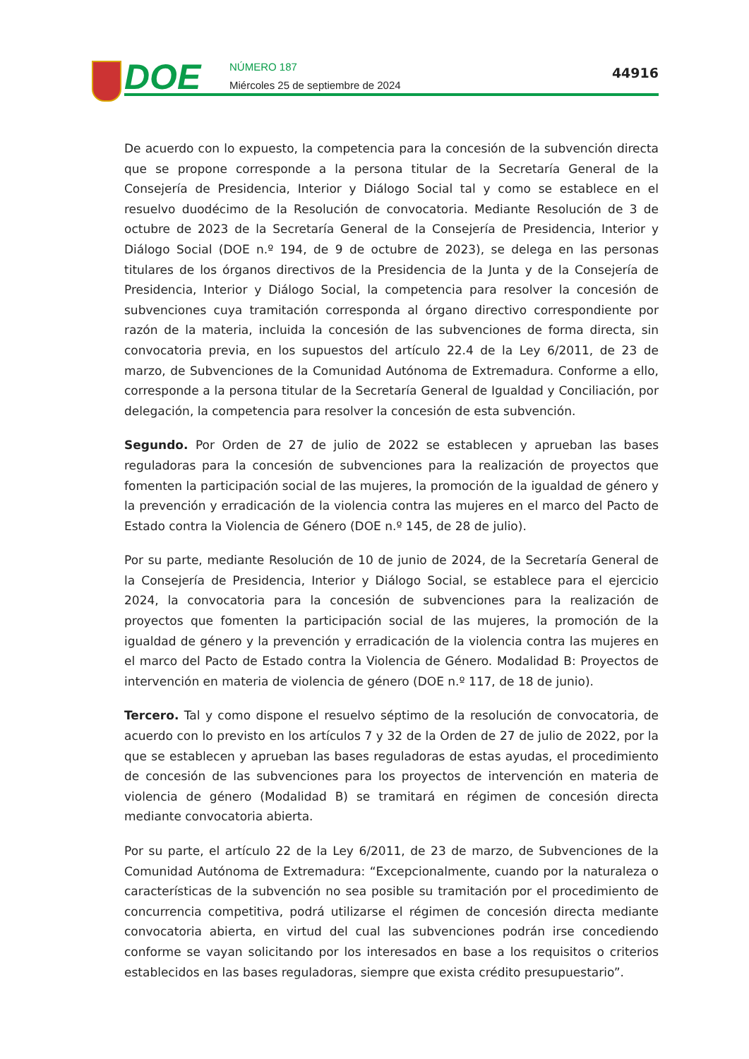DOE
NÚMERO 187
Miércoles 25 de septiembre de 2024
44916
De acuerdo con lo expuesto, la competencia para la concesión de la subvención directa que se propone corresponde a la persona titular de la Secretaría General de la Consejería de Presidencia, Interior y Diálogo Social tal y como se establece en el resuelvo duodécimo de la Resolución de convocatoria. Mediante Resolución de 3 de octubre de 2023 de la Secretaría General de la Consejería de Presidencia, Interior y Diálogo Social (DOE n.º 194, de 9 de octubre de 2023), se delega en las personas titulares de los órganos directivos de la Presidencia de la Junta y de la Consejería de Presidencia, Interior y Diálogo Social, la competencia para resolver la concesión de subvenciones cuya tramitación corresponda al órgano directivo correspondiente por razón de la materia, incluida la concesión de las subvenciones de forma directa, sin convocatoria previa, en los supuestos del artículo 22.4 de la Ley 6/2011, de 23 de marzo, de Subvenciones de la Comunidad Autónoma de Extremadura. Conforme a ello, corresponde a la persona titular de la Secretaría General de Igualdad y Conciliación, por delegación, la competencia para resolver la concesión de esta subvención.
Segundo. Por Orden de 27 de julio de 2022 se establecen y aprueban las bases reguladoras para la concesión de subvenciones para la realización de proyectos que fomenten la participación social de las mujeres, la promoción de la igualdad de género y la prevención y erradicación de la violencia contra las mujeres en el marco del Pacto de Estado contra la Violencia de Género (DOE n.º 145, de 28 de julio).
Por su parte, mediante Resolución de 10 de junio de 2024, de la Secretaría General de la Consejería de Presidencia, Interior y Diálogo Social, se establece para el ejercicio 2024, la convocatoria para la concesión de subvenciones para la realización de proyectos que fomenten la participación social de las mujeres, la promoción de la igualdad de género y la prevención y erradicación de la violencia contra las mujeres en el marco del Pacto de Estado contra la Violencia de Género. Modalidad B: Proyectos de intervención en materia de violencia de género (DOE n.º 117, de 18 de junio).
Tercero. Tal y como dispone el resuelvo séptimo de la resolución de convocatoria, de acuerdo con lo previsto en los artículos 7 y 32 de la Orden de 27 de julio de 2022, por la que se establecen y aprueban las bases reguladoras de estas ayudas, el procedimiento de concesión de las subvenciones para los proyectos de intervención en materia de violencia de género (Modalidad B) se tramitará en régimen de concesión directa mediante convocatoria abierta.
Por su parte, el artículo 22 de la Ley 6/2011, de 23 de marzo, de Subvenciones de la Comunidad Autónoma de Extremadura: “Excepcionalmente, cuando por la naturaleza o características de la subvención no sea posible su tramitación por el procedimiento de concurrencia competitiva, podrá utilizarse el régimen de concesión directa mediante convocatoria abierta, en virtud del cual las subvenciones podrán irse concediendo conforme se vayan solicitando por los interesados en base a los requisitos o criterios establecidos en las bases reguladoras, siempre que exista crédito presupuestario”.